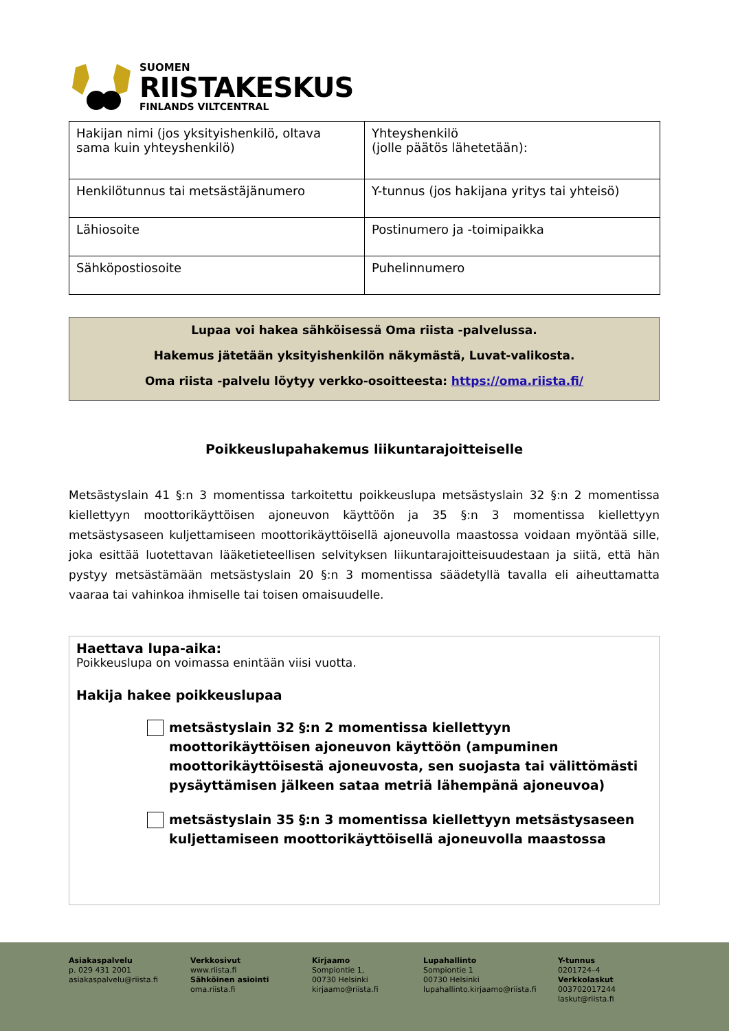SUOMEN
RIISTAKESKUS
FINLANDS VILTCENTRAL
| Hakijan nimi (jos yksityishenkilö, oltava sama kuin yhteyshenkilö) | Yhteyshenkilö (jolle päätös lähetetään): |
| Henkilötunnus tai metsästäjänumero | Y-tunnus (jos hakijana yritys tai yhteisö) |
| Lähiosoite | Postinumero ja -toimipaikka |
| Sähköpostiosoite | Puhelinnumero |
Lupaa voi hakea sähköisessä Oma riista -palvelussa.
Hakemus jätetään yksityishenkilön näkymästä, Luvat-valikosta.
Oma riista -palvelu löytyy verkko-osoitteesta: https://oma.riista.fi/
Poikkeuslupahakemus liikuntarajoitteiselle
Metsästyslain 41 §:n 3 momentissa tarkoitettu poikkeuslupa metsästyslain 32 §:n 2 momentissa kiellettyyn moottorikäyttöisen ajoneuvon käyttöön ja 35 §:n 3 momentissa kiellettyyn metsästysaseen kuljettamiseen moottorikäyttöisellä ajoneuvolla maastossa voidaan myöntää sille, joka esittää luotettavan lääketieteellisen selvityksen liikuntarajoitteisuudestaan ja siitä, että hän pystyy metsästämään metsästyslain 20 §:n 3 momentissa säädetyllä tavalla eli aiheuttamatta vaaraa tai vahinkoa ihmiselle tai toisen omaisuudelle.
Haettava lupa-aika:
Poikkeuslupa on voimassa enintään viisi vuotta.
Hakija hakee poikkeuslupaa
metsästyslain 32 §:n 2 momentissa kiellettyyn moottorikäyttöisen ajoneuvon käyttöön (ampuminen moottorikäyttöisestä ajoneuvosta, sen suojasta tai välittömästi pysäyttämisen jälkeen sataa metriä lähempänä ajoneuvoa)
metsästyslain 35 §:n 3 momentissa kiellettyyn metsästysaseen kuljettamiseen moottorikäyttöisellä ajoneuvolla maastossa
Asiakaspalvelu
p. 029 431 2001
asiakaspalvelu@riista.fi
Verkkosivut
www.riista.fi
Sähköinen asiointi
oma.riista.fi
Kirjaamo
Sompiontie 1,
00730 Helsinki
kirjaamo@riista.fi
Lupahallinto
Sompiontie 1
00730 Helsinki
lupahallinto.kirjaamo@riista.fi
Y-tunnus
0201724–4
Verkkolaskut
003702017244
laskut@riista.fi